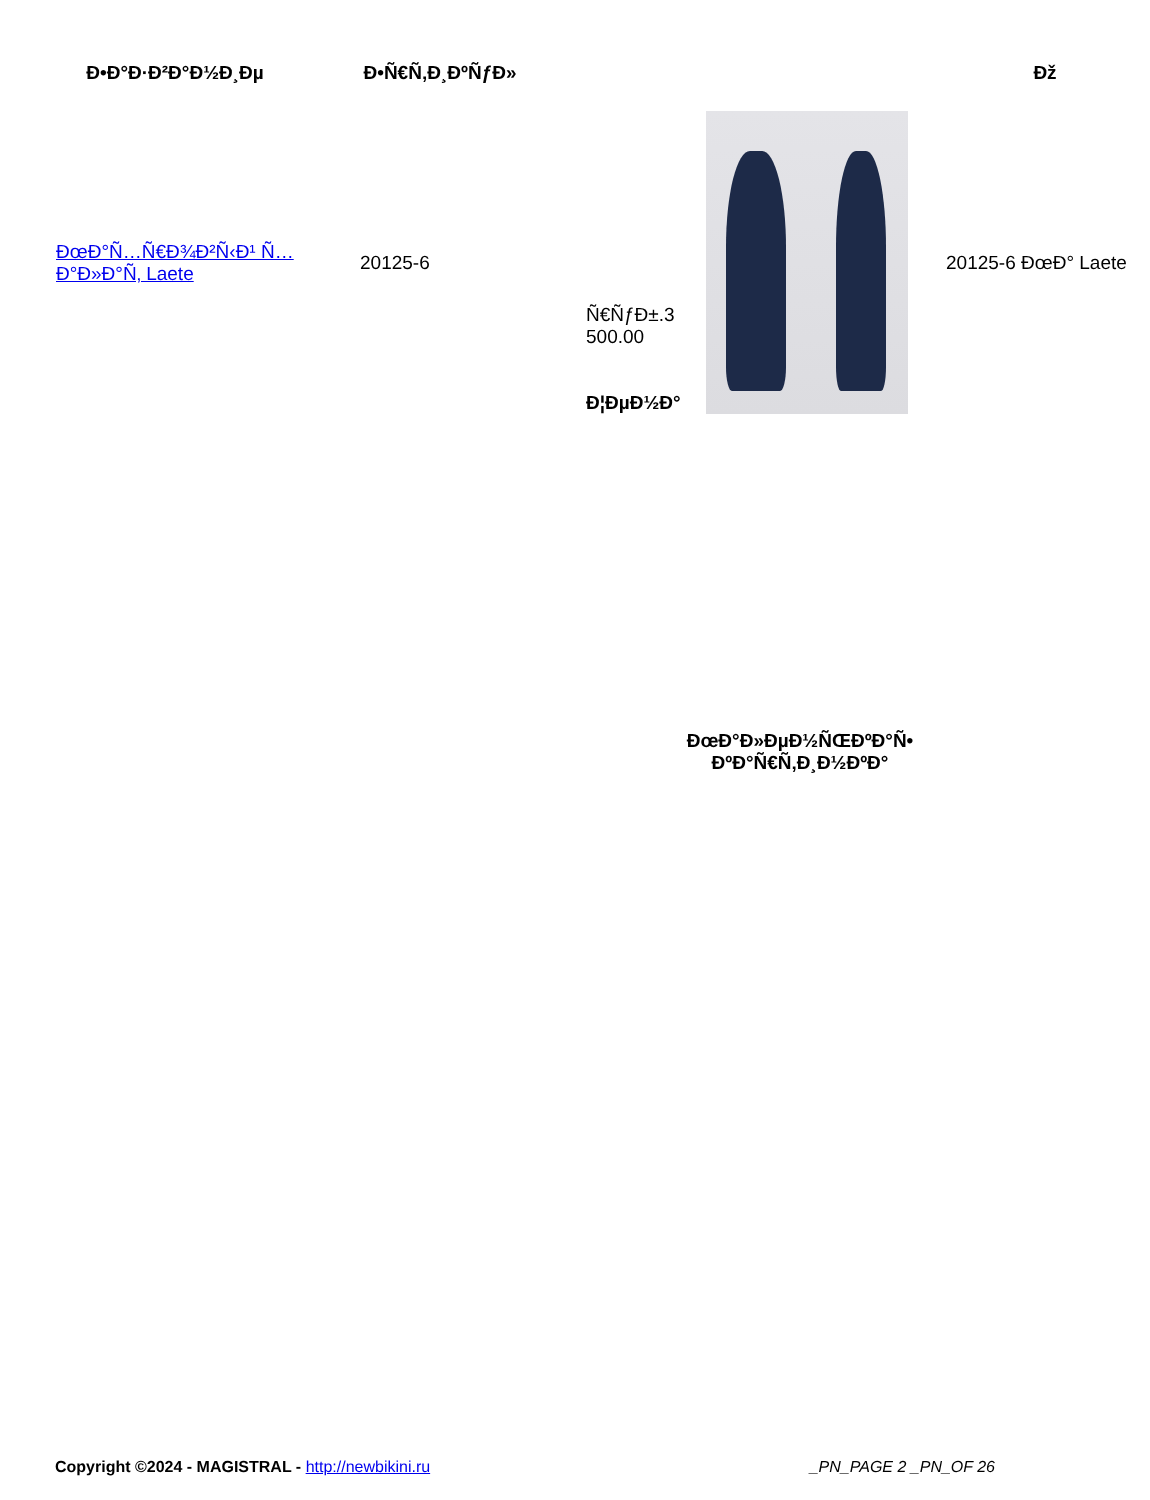| Ð•Ð°Ð·Ð²Ð°Ð½Ð¸Ðµ | Ð•Ñ€Ñ‚Ð¸ÐºÑƒÐ» | | | Ðž |
| --- | --- | --- | --- | --- |
| ÐœÐ°Ñ…Ñ€Ð¾Ð²Ñ‹Ð¹ Ñ…Ð°Ð»Ð°Ñ‚ Laete | 20125-6 | Ñ€ÑƒÐ±.3 500.00 Ð¦ÐµÐ½Ð° | | 20125-6 ÐœÐ° Laete |
ÐœÐ°Ð»ÐµÐ½ÑŒÐºÐ°Ñ• ÐºÐ°Ñ€Ñ‚Ð¸Ð½ÐºÐ°
Copyright ©2024 - MAGISTRAL - http://newbikini.ru _PN_PAGE 2 _PN_OF 26